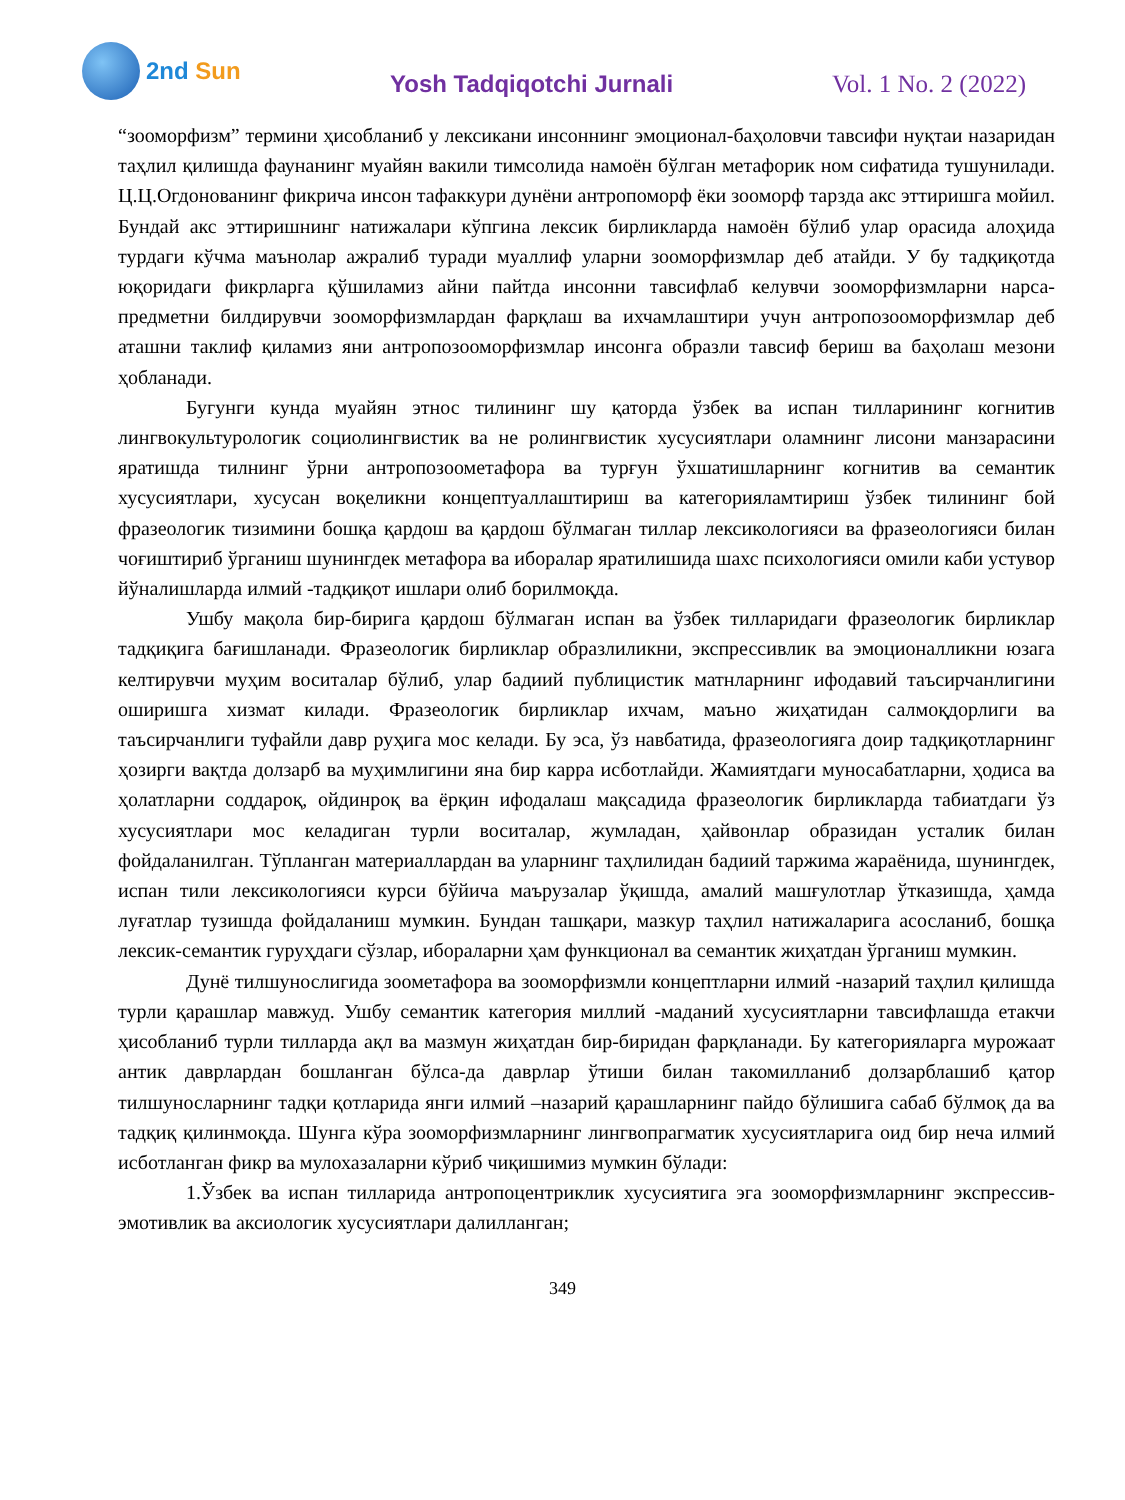2nd Sun
Yosh Tadqiqotchi Jurnali Vol. 1 No. 2 (2022)
“зооморфизм” термини ҳисобланиб у лексикани инсоннинг эмоционал-баҳоловчи тавсифи нуқтаи назаридан таҳлил қилишда фаунанинг муайян вакили тимсолида намоён бўлган метафорик ном сифатида тушунилади. Ц.Ц.Огдонованинг фикрича инсон тафаккури дунёни антропоморф ёки зооморф тарзда акс эттиришга мойил. Бундай акс эттиришнинг натижалари кўпгина лексик бирликларда намоён бўлиб улар орасида алоҳида турдаги кўчма маънолар ажралиб туради муаллиф уларни зооморфизмлар деб атайди. У бу тадқиқотда юқоридаги фикрларга қўшиламиз айни пайтда инсонни тавсифлаб келувчи зооморфизмларни нарса-предметни билдирувчи зооморфизмлардан фарқлаш ва ихчамлаштири учун антропозооморфизмлар деб аташни таклиф қиламиз яни антропозооморфизмлар инсонга образли тавсиф бериш ва баҳолаш мезони ҳобланади.
Бугунги кунда муайян этнос тилининг шу қаторда ўзбек ва испан тилларининг когнитив лингвокультурологик социолингвистик ва не ролингвистик хусусиятлари оламнинг лисони манзарасини яратишда тилнинг ўрни антропозоометафора ва турғун ўхшатишларнинг когнитив ва семантик хусусиятлари, хусусан воқеликни концептуаллаштириш ва категорияламтириш ўзбек тилининг бой фразеологик тизимини бошқа қардош ва қардош бўлмаган тиллар лексикологияси ва фразеологияси билан чоғиштириб ўрганиш шунингдек метафора ва иборалар яратилишида шахс психологияси омили каби устувор йўналишларда илмий -тадқиқот ишлари олиб борилмоқда.
Ушбу мақола бир-бирига қардош бўлмаган испан ва ўзбек тилларидаги фразеологик бирликлар тадқиқига бағишланади. Фразеологик бирликлар образлиликни, экспрессивлик ва эмоционалликни юзага келтирувчи муҳим воситалар бўлиб, улар бадиий публицистик матнларнинг ифодавий таъсирчанлигини оширишга хизмат килади. Фразеологик бирликлар ихчам, маъно жиҳатидан салмоқдорлиги ва таъсирчанлиги туфайли давр руҳига мос келади. Бу эса, ўз навбатида, фразеологияга доир тадқиқотларнинг ҳозирги вақтда долзарб ва муҳимлигини яна бир карра исботлайди. Жамиятдаги муносабатларни, ҳодиса ва ҳолатларни соддароқ, ойдинроқ ва ёрқин ифодалаш мақсадида фразеологик бирликларда табиатдаги ўз хусусиятлари мос келадиган турли воситалар, жумладан, ҳайвонлар образидан усталик билан фойдаланилган. Тўпланган материаллардан ва уларнинг таҳлилидан бадиий таржима жараёнида, шунингдек, испан тили лексикологияси курси бўйича маърузалар ўқишда, амалий машғулотлар ўтказишда, ҳамда луғатлар тузишда фойдаланиш мумкин. Бундан ташқари, мазкур таҳлил натижаларига асосланиб, бошқа лексик-семантик гуруҳдаги сўзлар, ибораларни ҳам функционал ва семантик жиҳатдан ўрганиш мумкин.
Дунё тилшунослигида зоометафора ва зооморфизмли концептларни илмий -назарий таҳлил қилишда турли қарашлар мавжуд. Ушбу семантик категория миллий -маданий хусусиятларни тавсифлашда етакчи ҳисобланиб турли тилларда ақл ва мазмун жиҳатдан бир-биридан фарқланади. Бу категорияларга мурожаат антик даврлардан бошланган бўлса-да даврлар ўтиши билан такомилланиб долзарблашиб қатор тилшуносларнинг тадқи қотларида янги илмий –назарий қарашларнинг пайдо бўлишига сабаб бўлмоқ да ва тадқиқ қилинмоқда. Шунга кўра зооморфизмларнинг лингвопрагматик хусусиятларига оид бир неча илмий исботланган фикр ва мулохазаларни кўриб чиқишимиз мумкин бўлади:
1.Ўзбек ва испан тилларида антропоцентриклик хусусиятига эга зооморфизмларнинг экспрессив-эмотивлик ва аксиологик хусусиятлари далилланган;
349